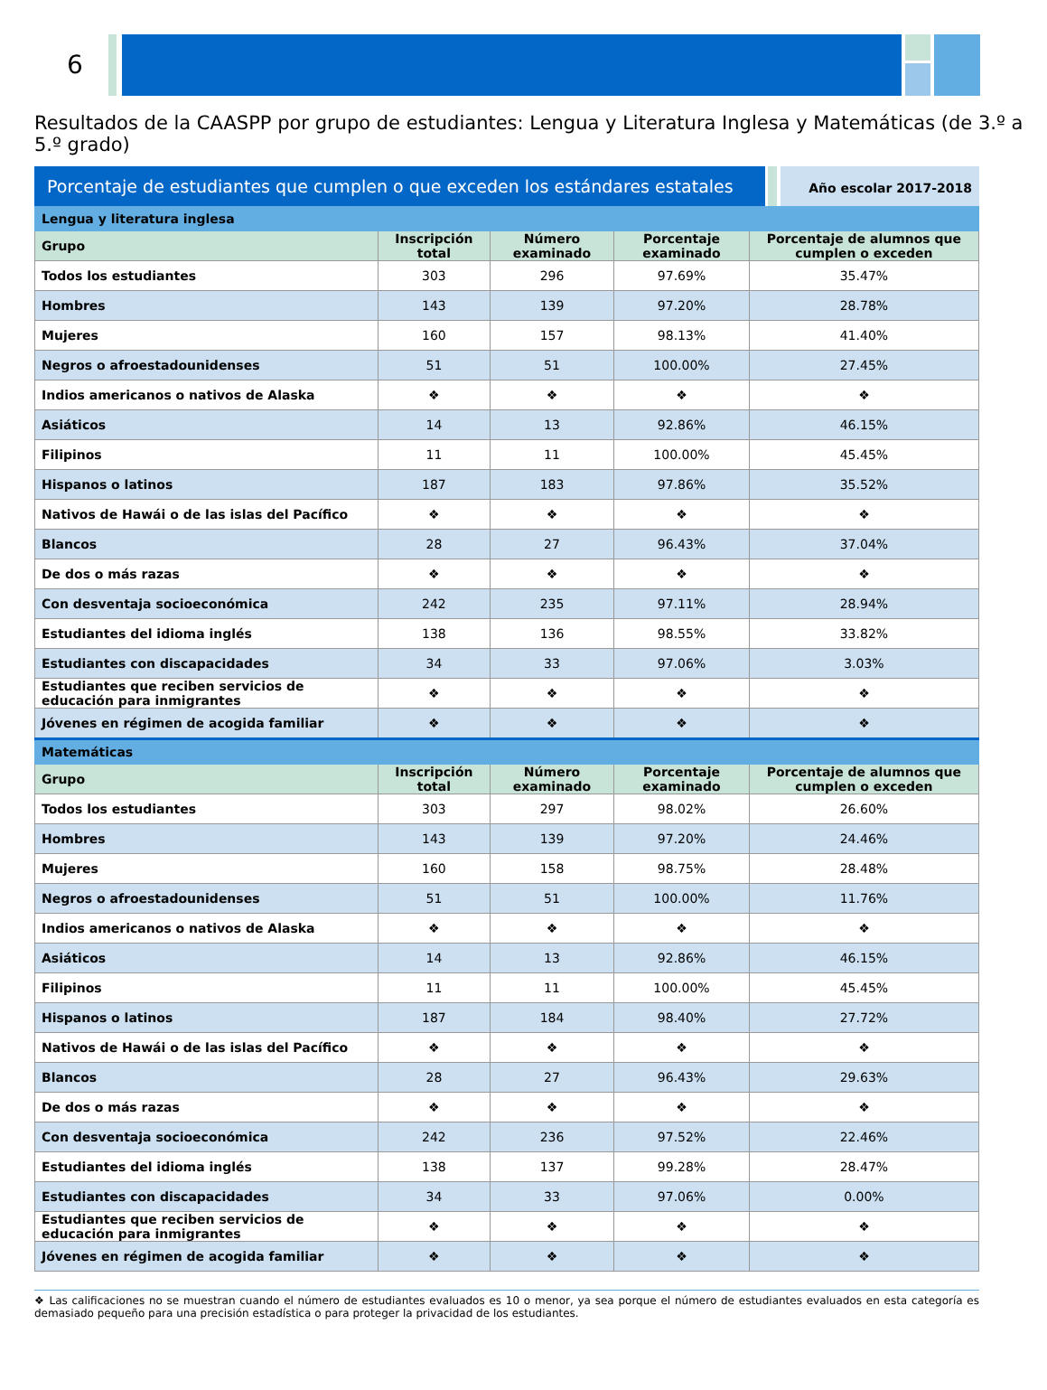6
Resultados de la CAASPP por grupo de estudiantes: Lengua y Literatura Inglesa y Matemáticas (de 3.º a 5.º grado)
Porcentaje de estudiantes que cumplen o que exceden los estándares estatales
Año escolar 2017-2018
| Lengua y literatura inglesa | | | | |
| Grupo | Inscripción total | Número examinado | Porcentaje examinado | Porcentaje de alumnos que cumplen o exceden |
| Todos los estudiantes | 303 | 296 | 97.69% | 35.47% |
| Hombres | 143 | 139 | 97.20% | 28.78% |
| Mujeres | 160 | 157 | 98.13% | 41.40% |
| Negros o afroestadounidenses | 51 | 51 | 100.00% | 27.45% |
| Indios americanos o nativos de Alaska | ❖ | ❖ | ❖ | ❖ |
| Asiáticos | 14 | 13 | 92.86% | 46.15% |
| Filipinos | 11 | 11 | 100.00% | 45.45% |
| Hispanos o latinos | 187 | 183 | 97.86% | 35.52% |
| Nativos de Hawái o de las islas del Pacífico | ❖ | ❖ | ❖ | ❖ |
| Blancos | 28 | 27 | 96.43% | 37.04% |
| De dos o más razas | ❖ | ❖ | ❖ | ❖ |
| Con desventaja socioeconómica | 242 | 235 | 97.11% | 28.94% |
| Estudiantes del idioma inglés | 138 | 136 | 98.55% | 33.82% |
| Estudiantes con discapacidades | 34 | 33 | 97.06% | 3.03% |
| Estudiantes que reciben servicios de educación para inmigrantes | ❖ | ❖ | ❖ | ❖ |
| Jóvenes en régimen de acogida familiar | ❖ | ❖ | ❖ | ❖ |
| Matemáticas | | | | |
| Grupo | Inscripción total | Número examinado | Porcentaje examinado | Porcentaje de alumnos que cumplen o exceden |
| Todos los estudiantes | 303 | 297 | 98.02% | 26.60% |
| Hombres | 143 | 139 | 97.20% | 24.46% |
| Mujeres | 160 | 158 | 98.75% | 28.48% |
| Negros o afroestadounidenses | 51 | 51 | 100.00% | 11.76% |
| Indios americanos o nativos de Alaska | ❖ | ❖ | ❖ | ❖ |
| Asiáticos | 14 | 13 | 92.86% | 46.15% |
| Filipinos | 11 | 11 | 100.00% | 45.45% |
| Hispanos o latinos | 187 | 184 | 98.40% | 27.72% |
| Nativos de Hawái o de las islas del Pacífico | ❖ | ❖ | ❖ | ❖ |
| Blancos | 28 | 27 | 96.43% | 29.63% |
| De dos o más razas | ❖ | ❖ | ❖ | ❖ |
| Con desventaja socioeconómica | 242 | 236 | 97.52% | 22.46% |
| Estudiantes del idioma inglés | 138 | 137 | 99.28% | 28.47% |
| Estudiantes con discapacidades | 34 | 33 | 97.06% | 0.00% |
| Estudiantes que reciben servicios de educación para inmigrantes | ❖ | ❖ | ❖ | ❖ |
| Jóvenes en régimen de acogida familiar | ❖ | ❖ | ❖ | ❖ |
❖ Las calificaciones no se muestran cuando el número de estudiantes evaluados es 10 o menor, ya sea porque el número de estudiantes evaluados en esta categoría es demasiado pequeño para una precisión estadística o para proteger la privacidad de los estudiantes.